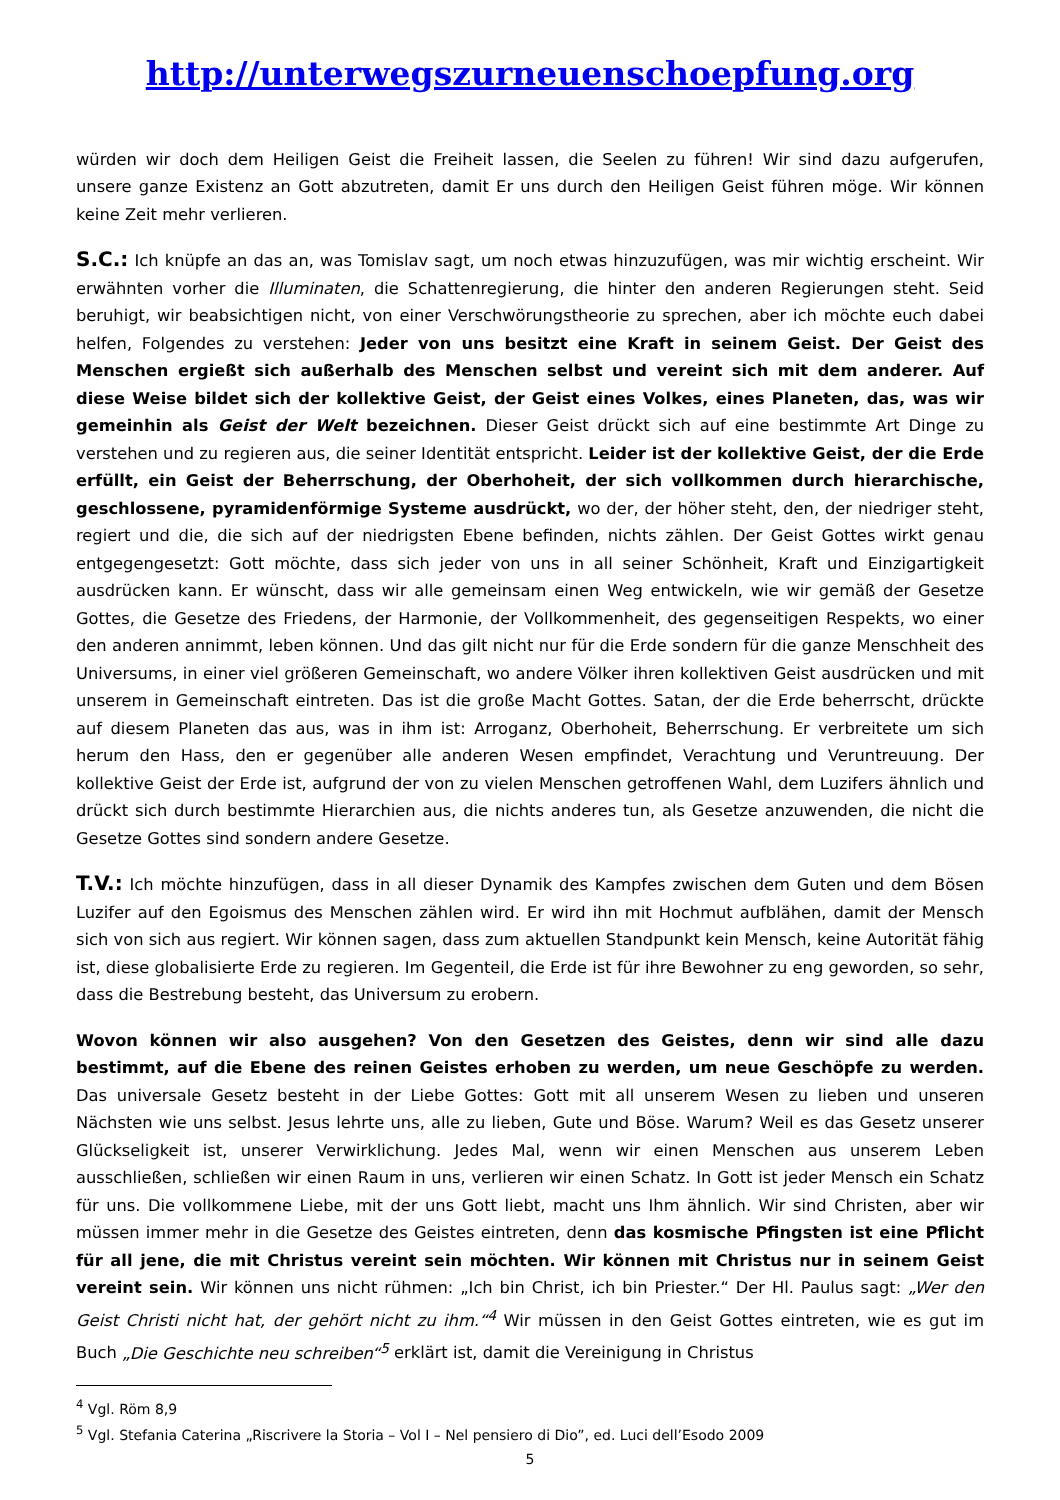http://unterwegszurneuenschoepfung.org
würden wir doch dem Heiligen Geist die Freiheit lassen, die Seelen zu führen! Wir sind dazu aufgerufen, unsere ganze Existenz an Gott abzutreten, damit Er uns durch den Heiligen Geist führen möge. Wir können keine Zeit mehr verlieren.
S.C.: Ich knüpfe an das an, was Tomislav sagt, um noch etwas hinzuzufügen, was mir wichtig erscheint. Wir erwähnten vorher die Illuminaten, die Schattenregierung, die hinter den anderen Regierungen steht. Seid beruhigt, wir beabsichtigen nicht, von einer Verschwörungstheorie zu sprechen, aber ich möchte euch dabei helfen, Folgendes zu verstehen: Jeder von uns besitzt eine Kraft in seinem Geist. Der Geist des Menschen ergießt sich außerhalb des Menschen selbst und vereint sich mit dem anderer. Auf diese Weise bildet sich der kollektive Geist, der Geist eines Volkes, eines Planeten, das, was wir gemeinhin als Geist der Welt bezeichnen. Dieser Geist drückt sich auf eine bestimmte Art Dinge zu verstehen und zu regieren aus, die seiner Identität entspricht. Leider ist der kollektive Geist, der die Erde erfüllt, ein Geist der Beherrschung, der Oberhoheit, der sich vollkommen durch hierarchische, geschlossene, pyramidenförmige Systeme ausdrückt, wo der, der höher steht, den, der niedriger steht, regiert und die, die sich auf der niedrigsten Ebene befinden, nichts zählen. Der Geist Gottes wirkt genau entgegengesetzt: Gott möchte, dass sich jeder von uns in all seiner Schönheit, Kraft und Einzigartigkeit ausdrücken kann. Er wünscht, dass wir alle gemeinsam einen Weg entwickeln, wie wir gemäß der Gesetze Gottes, die Gesetze des Friedens, der Harmonie, der Vollkommenheit, des gegenseitigen Respekts, wo einer den anderen annimmt, leben können. Und das gilt nicht nur für die Erde sondern für die ganze Menschheit des Universums, in einer viel größeren Gemeinschaft, wo andere Völker ihren kollektiven Geist ausdrücken und mit unserem in Gemeinschaft eintreten. Das ist die große Macht Gottes. Satan, der die Erde beherrscht, drückte auf diesem Planeten das aus, was in ihm ist: Arroganz, Oberhoheit, Beherrschung. Er verbreitete um sich herum den Hass, den er gegenüber alle anderen Wesen empfindet, Verachtung und Veruntreuung. Der kollektive Geist der Erde ist, aufgrund der von zu vielen Menschen getroffenen Wahl, dem Luzifers ähnlich und drückt sich durch bestimmte Hierarchien aus, die nichts anderes tun, als Gesetze anzuwenden, die nicht die Gesetze Gottes sind sondern andere Gesetze.
T.V.: Ich möchte hinzufügen, dass in all dieser Dynamik des Kampfes zwischen dem Guten und dem Bösen Luzifer auf den Egoismus des Menschen zählen wird. Er wird ihn mit Hochmut aufblähen, damit der Mensch sich von sich aus regiert. Wir können sagen, dass zum aktuellen Standpunkt kein Mensch, keine Autorität fähig ist, diese globalisierte Erde zu regieren. Im Gegenteil, die Erde ist für ihre Bewohner zu eng geworden, so sehr, dass die Bestrebung besteht, das Universum zu erobern.
Wovon können wir also ausgehen? Von den Gesetzen des Geistes, denn wir sind alle dazu bestimmt, auf die Ebene des reinen Geistes erhoben zu werden, um neue Geschöpfe zu werden. Das universale Gesetz besteht in der Liebe Gottes: Gott mit all unserem Wesen zu lieben und unseren Nächsten wie uns selbst. Jesus lehrte uns, alle zu lieben, Gute und Böse. Warum? Weil es das Gesetz unserer Glückseligkeit ist, unserer Verwirklichung. Jedes Mal, wenn wir einen Menschen aus unserem Leben ausschließen, schließen wir einen Raum in uns, verlieren wir einen Schatz. In Gott ist jeder Mensch ein Schatz für uns. Die vollkommene Liebe, mit der uns Gott liebt, macht uns Ihm ähnlich. Wir sind Christen, aber wir müssen immer mehr in die Gesetze des Geistes eintreten, denn das kosmische Pfingsten ist eine Pflicht für all jene, die mit Christus vereint sein möchten. Wir können mit Christus nur in seinem Geist vereint sein. Wir können uns nicht rühmen: „Ich bin Christ, ich bin Priester.“ Der Hl. Paulus sagt: „Wer den Geist Christi nicht hat, der gehört nicht zu ihm.“<sup>4</sup> Wir müssen in den Geist Gottes eintreten, wie es gut im Buch „Die Geschichte neu schreiben“<sup>5</sup> erklärt ist, damit die Vereinigung in Christus
<sup>4</sup> Vgl. Röm 8,9
<sup>5</sup> Vgl. Stefania Caterina „Riscrivere la Storia – Vol I – Nel pensiero di Dio”, ed. Luci dell’Esodo 2009
5